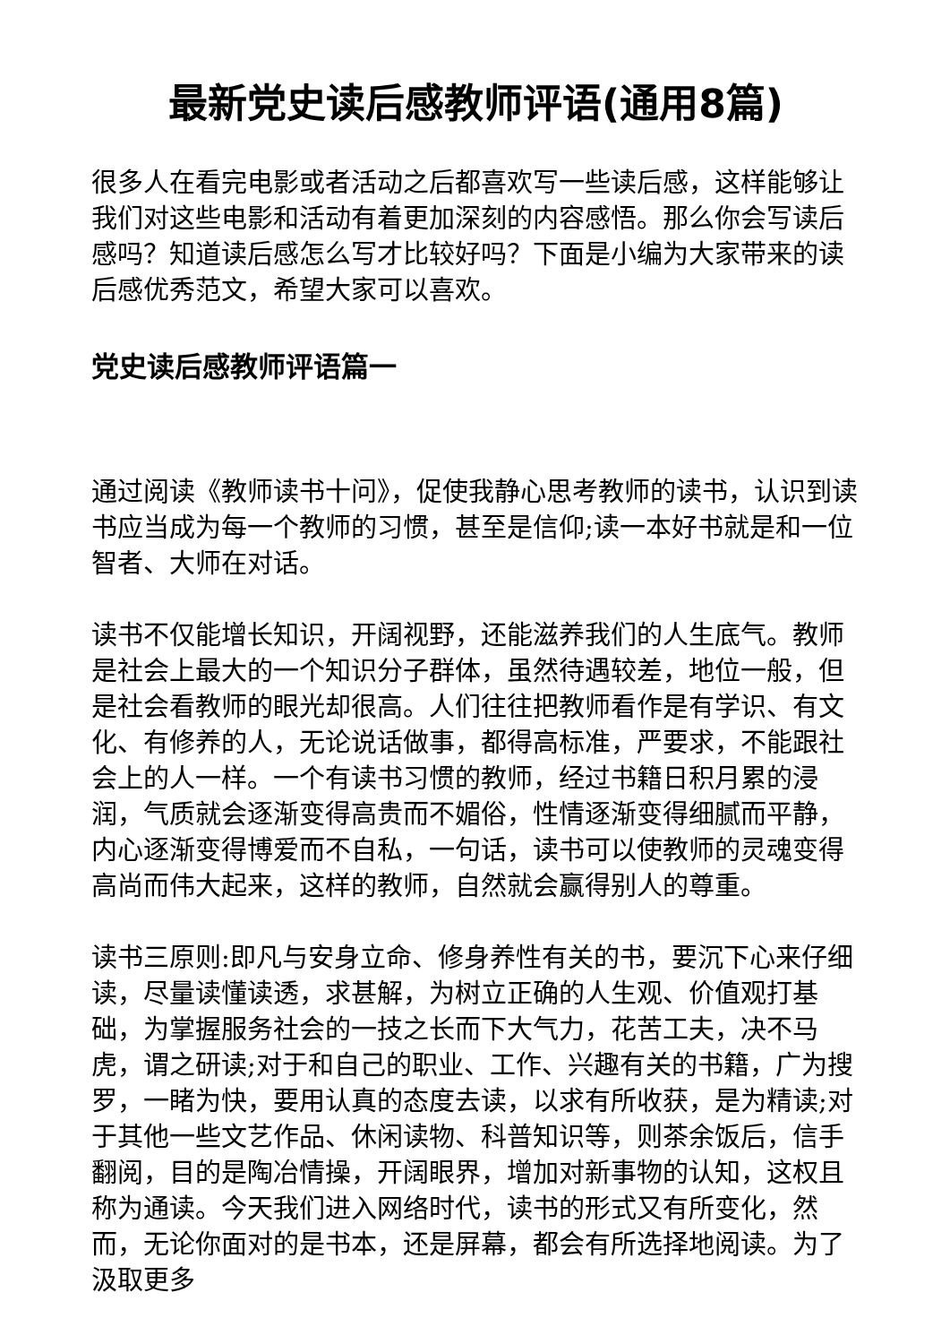最新党史读后感教师评语(通用8篇)
很多人在看完电影或者活动之后都喜欢写一些读后感，这样能够让我们对这些电影和活动有着更加深刻的内容感悟。那么你会写读后感吗？知道读后感怎么写才比较好吗？下面是小编为大家带来的读后感优秀范文，希望大家可以喜欢。
党史读后感教师评语篇一
通过阅读《教师读书十问》，促使我静心思考教师的读书，认识到读书应当成为每一个教师的习惯，甚至是信仰;读一本好书就是和一位智者、大师在对话。
读书不仅能增长知识，开阔视野，还能滋养我们的人生底气。教师是社会上最大的一个知识分子群体，虽然待遇较差，地位一般，但是社会看教师的眼光却很高。人们往往把教师看作是有学识、有文化、有修养的人，无论说话做事，都得高标准，严要求，不能跟社会上的人一样。一个有读书习惯的教师，经过书籍日积月累的浸润，气质就会逐渐变得高贵而不媚俗，性情逐渐变得细腻而平静，内心逐渐变得博爱而不自私，一句话，读书可以使教师的灵魂变得高尚而伟大起来，这样的教师，自然就会赢得别人的尊重。
读书三原则:即凡与安身立命、修身养性有关的书，要沉下心来仔细读，尽量读懂读透，求甚解，为树立正确的人生观、价值观打基础，为掌握服务社会的一技之长而下大气力，花苦工夫，决不马虎，谓之研读;对于和自己的职业、工作、兴趣有关的书籍，广为搜罗，一睹为快，要用认真的态度去读，以求有所收获，是为精读;对于其他一些文艺作品、休闲读物、科普知识等，则茶余饭后，信手翻阅，目的是陶冶情操，开阔眼界，增加对新事物的认知，这权且称为通读。今天我们进入网络时代，读书的形式又有所变化，然而，无论你面对的是书本，还是屏幕，都会有所选择地阅读。为了汲取更多